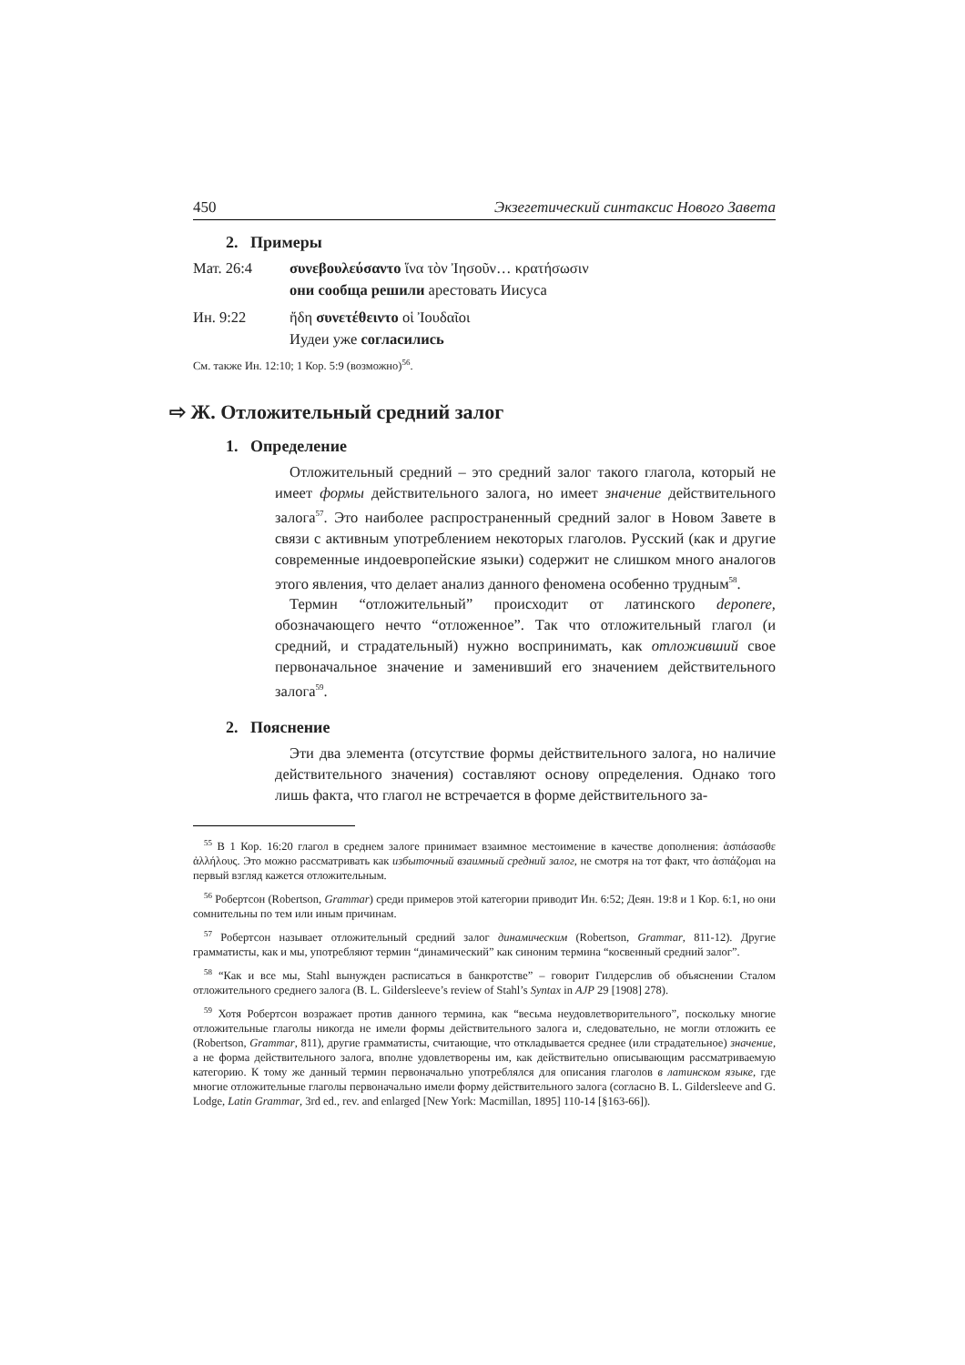450 Экзегетический синтаксис Нового Завета
2. Примеры
Мат. 26:4 συνεβουλεύσαντο ἵνα τὸν Ἰησοῦν… κρατήσωσιν
они сообща решили арестовать Иисуса
Ин. 9:22 ἤδη συνετέθειντο οἱ Ἰουδαῖοι
Иудеи уже согласились
См. также Ин. 12:10; 1 Кор. 5:9 (возможно)<sup>56</sup>.
⇨ Ж. Отложительный средний залог
1. Определение
Отложительный средний – это средний залог такого глагола, который не имеет формы действительного залога, но имеет значение действительного залога<sup>57</sup>. Это наиболее распространенный средний залог в Новом Завете в связи с активным употреблением некоторых глаголов. Русский (как и другие современные индоевропейские языки) содержит не слишком много аналогов этого явления, что делает анализ данного феномена особенно трудным<sup>58</sup>.
Термин “отложительный” происходит от латинского deponere, обозначающего нечто “отложенное”. Так что отложительный глагол (и средний, и страдательный) нужно воспринимать, как отложивший свое первоначальное значение и заменивший его значением действительного залога<sup>59</sup>.
2. Пояснение
Эти два элемента (отсутствие формы действительного залога, но наличие действительного значения) составляют основу определения. Однако того лишь факта, что глагол не встречается в форме действительного за-
<sup>55</sup> В 1 Кор. 16:20 глагол в среднем залоге принимает взаимное местоимение в качестве дополнения: ἀσπάσασθε ἀλλήλους. Это можно рассматривать как избыточный взаимный средний залог, не смотря на тот факт, что ἀσπάζομαι на первый взгляд кажется отложительным.
<sup>56</sup> Робертсон (Robertson, Grammar) среди примеров этой категории приводит Ин. 6:52; Деян. 19:8 и 1 Кор. 6:1, но они сомнительны по тем или иным причинам.
<sup>57</sup> Робертсон называет отложительный средний залог динамическим (Robertson, Grammar, 811-12). Другие грамматисты, как и мы, употребляют термин “динамический” как синоним термина “косвенный средний залог”.
<sup>58</sup> “Как и все мы, Stahl вынужден расписаться в банкротстве” – говорит Гилдерслив об объяснении Сталом отложительного среднего залога (B. L. Gildersleeve’s review of Stahl’s Syntax in AJP 29 [1908] 278).
<sup>59</sup> Хотя Робертсон возражает против данного термина, как “весьма неудовлетворительного”, поскольку многие отложительные глаголы никогда не имели формы действительного залога и, следовательно, не могли отложить ее (Robertson, Grammar, 811), другие грамматисты, считающие, что откладывается среднее (или страдательное) значение, а не форма действительного залога, вполне удовлетворены им, как действительно описывающим рассматриваемую категорию. К тому же данный термин первоначально употреблялся для описания глаголов в латинском языке, где многие отложительные глаголы первоначально имели форму действительного залога (согласно B. L. Gildersleeve and G. Lodge, Latin Grammar, 3rd ed., rev. and enlarged [New York: Macmillan, 1895] 110-14 [§163-66]).